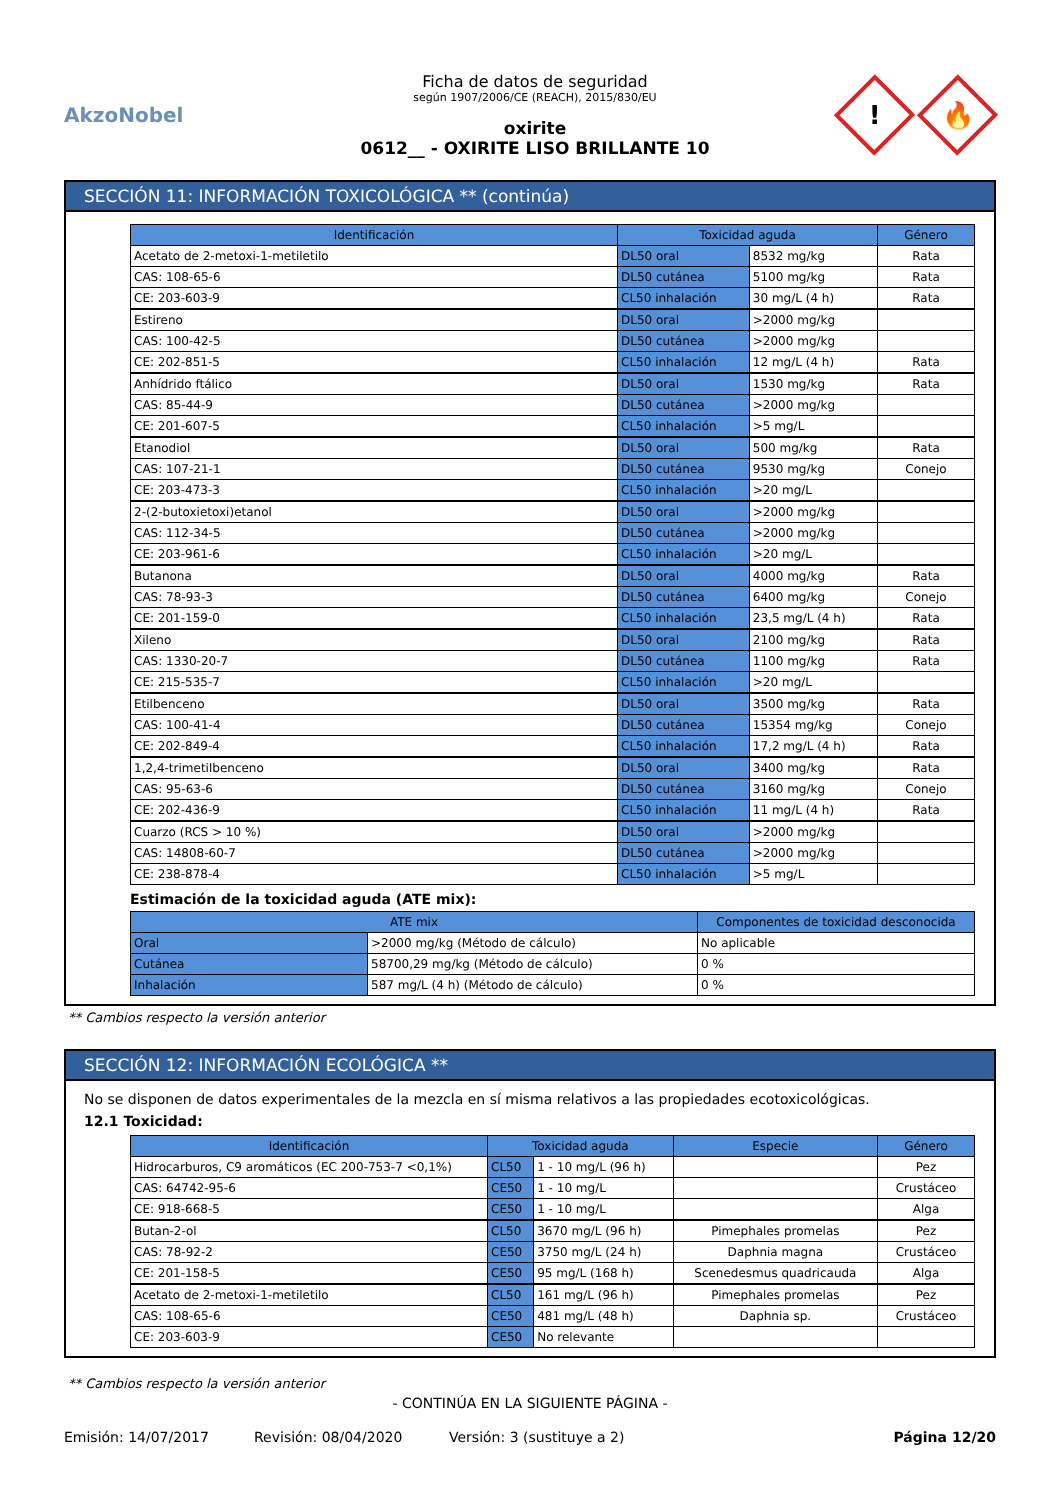AkzoNobel
Ficha de datos de seguridad
según 1907/2006/CE (REACH), 2015/830/EU
oxirite
0612__ - OXIRITE LISO BRILLANTE 10
!
🔥
SECCIÓN 11: INFORMACIÓN TOXICOLÓGICA ** (continúa)
| Identificación | Toxicidad aguda | | Género |
| --- | --- | --- | --- |
| Acetato de 2-metoxi-1-metiletilo | DL50 oral | 8532 mg/kg | Rata |
| CAS: 108-65-6 | DL50 cutánea | 5100 mg/kg | Rata |
| CE: 203-603-9 | CL50 inhalación | 30 mg/L (4 h) | Rata |
| Estireno | DL50 oral | >2000 mg/kg | |
| CAS: 100-42-5 | DL50 cutánea | >2000 mg/kg | |
| CE: 202-851-5 | CL50 inhalación | 12 mg/L (4 h) | Rata |
| Anhídrido ftálico | DL50 oral | 1530 mg/kg | Rata |
| CAS: 85-44-9 | DL50 cutánea | >2000 mg/kg | |
| CE: 201-607-5 | CL50 inhalación | >5 mg/L | |
| Etanodiol | DL50 oral | 500 mg/kg | Rata |
| CAS: 107-21-1 | DL50 cutánea | 9530 mg/kg | Conejo |
| CE: 203-473-3 | CL50 inhalación | >20 mg/L | |
| 2-(2-butoxietoxi)etanol | DL50 oral | >2000 mg/kg | |
| CAS: 112-34-5 | DL50 cutánea | >2000 mg/kg | |
| CE: 203-961-6 | CL50 inhalación | >20 mg/L | |
| Butanona | DL50 oral | 4000 mg/kg | Rata |
| CAS: 78-93-3 | DL50 cutánea | 6400 mg/kg | Conejo |
| CE: 201-159-0 | CL50 inhalación | 23,5 mg/L (4 h) | Rata |
| Xileno | DL50 oral | 2100 mg/kg | Rata |
| CAS: 1330-20-7 | DL50 cutánea | 1100 mg/kg | Rata |
| CE: 215-535-7 | CL50 inhalación | >20 mg/L | |
| Etilbenceno | DL50 oral | 3500 mg/kg | Rata |
| CAS: 100-41-4 | DL50 cutánea | 15354 mg/kg | Conejo |
| CE: 202-849-4 | CL50 inhalación | 17,2 mg/L (4 h) | Rata |
| 1,2,4-trimetilbenceno | DL50 oral | 3400 mg/kg | Rata |
| CAS: 95-63-6 | DL50 cutánea | 3160 mg/kg | Conejo |
| CE: 202-436-9 | CL50 inhalación | 11 mg/L (4 h) | Rata |
| Cuarzo (RCS > 10 %) | DL50 oral | >2000 mg/kg | |
| CAS: 14808-60-7 | DL50 cutánea | >2000 mg/kg | |
| CE: 238-878-4 | CL50 inhalación | >5 mg/L | |
Estimación de la toxicidad aguda (ATE mix):
| ATE mix | | Componentes de toxicidad desconocida |
| --- | --- | --- |
| Oral | >2000 mg/kg (Método de cálculo) | No aplicable |
| Cutánea | 58700,29 mg/kg (Método de cálculo) | 0 % |
| Inhalación | 587 mg/L (4 h) (Método de cálculo) | 0 % |
** Cambios respecto la versión anterior
SECCIÓN 12: INFORMACIÓN ECOLÓGICA **
No se disponen de datos experimentales de la mezcla en sí misma relativos a las propiedades ecotoxicológicas.
12.1 Toxicidad:
| Identificación | Toxicidad aguda | | Especie | Género |
| --- | --- | --- | --- | --- |
| Hidrocarburos, C9 aromáticos (EC 200-753-7 <0,1%) | CL50 | 1 - 10 mg/L (96 h) | | Pez |
| CAS: 64742-95-6 | CE50 | 1 - 10 mg/L | | Crustáceo |
| CE: 918-668-5 | CE50 | 1 - 10 mg/L | | Alga |
| Butan-2-ol | CL50 | 3670 mg/L (96 h) | Pimephales promelas | Pez |
| CAS: 78-92-2 | CE50 | 3750 mg/L (24 h) | Daphnia magna | Crustáceo |
| CE: 201-158-5 | CE50 | 95 mg/L (168 h) | Scenedesmus quadricauda | Alga |
| Acetato de 2-metoxi-1-metiletilo | CL50 | 161 mg/L (96 h) | Pimephales promelas | Pez |
| CAS: 108-65-6 | CE50 | 481 mg/L (48 h) | Daphnia sp. | Crustáceo |
| CE: 203-603-9 | CE50 | No relevante | | |
** Cambios respecto la versión anterior
- CONTINÚA EN LA SIGUIENTE PÁGINA -
Emisión: 14/07/2017 Revisión: 08/04/2020 Versión: 3 (sustituye a 2) Página 12/20